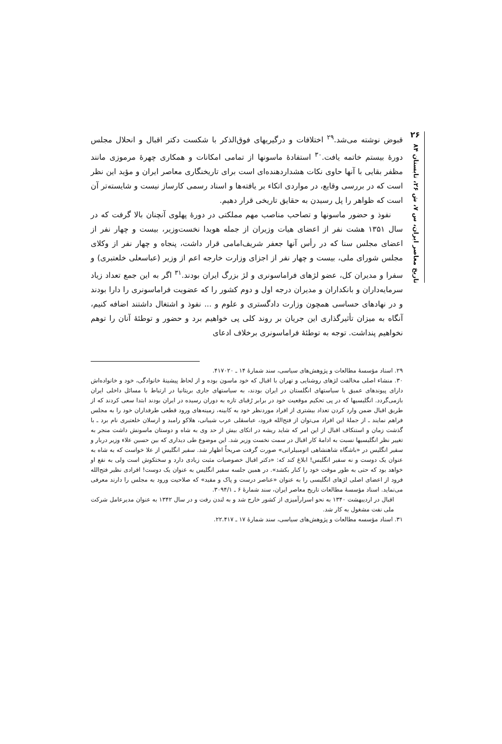۲۶
تاریخ معاصر ایران، س ۷، ش ۲۶، تابستان ۸۴
قبوض نوشته می‌شد.<sup>۲۹</sup> اختلافات و درگیریهای فوق‌الذکر با شکست دکتر اقبال و انحلال مجلس دورهٔ بیستم خاتمه یافت.<sup>۳۰</sup> استفادهٔ ماسونها از تمامی امکانات و همکاری چهرهٔ مرموزی مانند مظفر بقایی با آنها حاوی نکات هشداردهنده‌ای است برای تاریخنگاری معاصر ایران و مؤید این نظر است که در بررسی وقایع، در مواردی اتکاء بر یافته‌ها و اسناد رسمی کارساز نیست و شایسته‌تر آن است که ظواهر را پل رسیدن به حقایق تاریخی قرار دهیم.
نفوذ و حضور ماسونها و تصاحب مناصب مهم مملکتی در دورهٔ پهلوی آنچنان بالا گرفت که در سال ۱۳۵۱ هشت نفر از اعضای هیات وزیران از جمله هویدا نخست‌وزیر، بیست و چهار نفر از اعضای مجلس سنا که در رأس آنها جعفر شریف‌امامی قرار داشت، پنجاه و چهار نفر از وکلای مجلس شورای ملی، بیست و چهار نفر از اجزای وزارت خارجه اعم از وزیر (عباسعلی خلعتبری) و سفرا و مدیران کل، عضو لژهای فراماسونری و لژ بزرگ ایران بودند.<sup>۳۱</sup> اگر به این جمع تعداد زیاد سرمایه‌داران و بانکداران و مدیران درجه اول و دوم کشور را که عضویت فراماسونری را دارا بودند و در نهادهای حساسی همچون وزارت دادگستری و علوم و ... نفوذ و اشتغال داشتند اضافه کنیم، آنگاه به میزان تأثیرگذاری این جریان بر روند کلی پی خواهیم برد و حضور و توطئهٔ آنان را توهم نخواهیم پنداشت. توجه به توطئهٔ فراماسونری برخلاف ادعای
۲۹. اسناد مؤسسهٔ مطالعات و پژوهش‌های سیاسی، سند شمارهٔ ۱۴ ـ ۴۱۷۰۲۰.
۳۰. منشاء اصلی مخالفت لژهای روشنایی و تهران با اقبال که خود ماسون بوده و از لحاظ پیشینهٔ خانوادگی، خود و خانواده‌اش دارای پیوندهای عمیق با سیاستهای انگلستان در ایران بودند، به سیاستهای جاری بریتانیا در ارتباط با مسائل داخلی ایران بازمی‌گردد. انگلیسیها که در پی تحکیم موقعیت خود در برابر رُقبای تازه به دوران رسیده در ایران بودند ابتدا سعی کردند که از طریق اقبال ضمن وارد کردن تعداد بیشتری از افراد موردنظر خود به کابینه، زمینه‌های ورود قطعی طرفداران خود را به مجلس فراهم نمایند ـ از جملهٔ این افراد می‌توان از فتح‌الله فرود، عباسقلی عرب شیبانی، هلاکو رامبد و ارسلان خلعتبری نام برد ـ با گذشت زمان و استنکاف اقبال از این امر که شاید ریشه در اتکای بیش از حد وی به شاه و دوستان ماسونش داشت منجر به تغییر نظر انگلیسیها نسبت به ادامهٔ کار اقبال در سمت نخست وزیر شد. این موضوع طی دیداری که بین حسین علاء وزیر دربار و سفیر انگلیس در «باشگاه شاهنشاهی اتومبیلرانی» صورت گرفت صریحاً اظهار شد. سفیر انگلیس از علا خواست که به شاه به عنوان یک دوست و نه سفیر انگلیس! ابلاغ کند که: «دکتر اقبال خصوصیات مثبت زیادی دارد و سختکوش است ولی به نفع او خواهد بود که حتی به طور موقت خود را کنار بکشد». در همین جلسه سفیر انگلیس به عنوان یک دوست! افرادی نظیر فتح‌الله فرود از اعضای اصلی لژهای انگلیسی را به عنوان «عناصر درست و پاک و مفید» که صلاحیت ورود به مجلس را دارند معرفی می‌نماید. اسناد مؤسسهٔ مطالعات تاریخ معاصر ایران، سند شمارهٔ ۶ ـ ۳۰۹۴/۱.
اقبال در اردیبهشت ۱۳۴۰ به نحو اسرارآمیزی از کشور خارج شد و به لندن رفت و در سال ۱۳۴۲ به عنوان مدیرعامل شرکت ملی نفت مشغول به کار شد.
۳۱. اسناد مؤسسه مطالعات و پژوهش‌های سیاسی، سند شمارهٔ ۱۷ ـ ۲۲.۴۱۷.